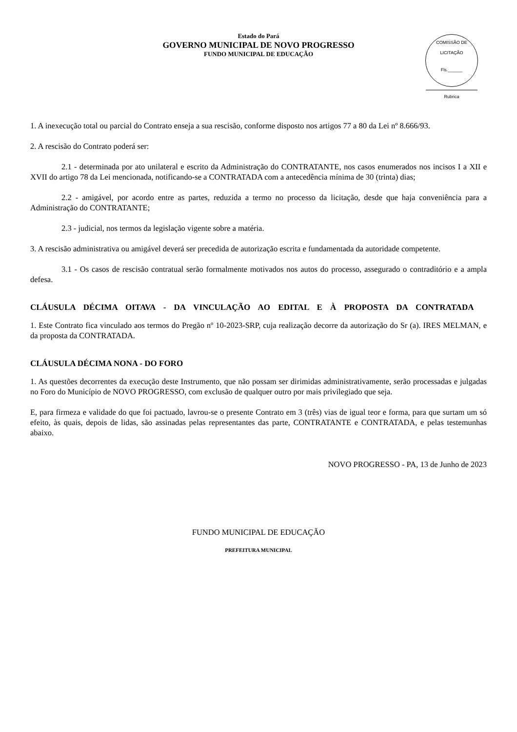Estado do Pará
GOVERNO MUNICIPAL DE NOVO PROGRESSO
FUNDO MUNICIPAL DE EDUCAÇÃO
COMISSÃO DE LICITAÇÃO
Fls.______
Rubrica
1. A inexecução total ou parcial do Contrato enseja a sua rescisão, conforme disposto nos artigos 77 a 80 da Lei nº 8.666/93.
2. A rescisão do Contrato poderá ser:
2.1 - determinada por ato unilateral e escrito da Administração do CONTRATANTE, nos casos enumerados nos incisos I a XII e XVII do artigo 78 da Lei mencionada, notificando-se a CONTRATADA com a antecedência mínima de 30 (trinta) dias;
2.2 - amigável, por acordo entre as partes, reduzida a termo no processo da licitação, desde que haja conveniência para a Administração do CONTRATANTE;
2.3 - judicial, nos termos da legislação vigente sobre a matéria.
3. A rescisão administrativa ou amigável deverá ser precedida de autorização escrita e fundamentada da autoridade competente.
3.1 - Os casos de rescisão contratual serão formalmente motivados nos autos do processo, assegurado o contraditório e a ampla defesa.
CLÁUSULA DÉCIMA OITAVA - DA VINCULAÇÃO AO EDITAL E À PROPOSTA DA CONTRATADA
1. Este Contrato fica vinculado aos termos do Pregão nº 10-2023-SRP, cuja realização decorre da autorização do Sr (a). IRES MELMAN, e da proposta da CONTRATADA.
CLÁUSULA DÉCIMA NONA - DO FORO
1. As questões decorrentes da execução deste Instrumento, que não possam ser dirimidas administrativamente, serão processadas e julgadas no Foro do Município de NOVO PROGRESSO, com exclusão de qualquer outro por mais privilegiado que seja.
E, para firmeza e validade do que foi pactuado, lavrou-se o presente Contrato em 3 (três) vias de igual teor e forma, para que surtam um só efeito, às quais, depois de lidas, são assinadas pelas representantes das parte, CONTRATANTE e CONTRATADA, e pelas testemunhas abaixo.
NOVO PROGRESSO - PA, 13 de Junho de 2023
FUNDO MUNICIPAL DE EDUCAÇÃO
PREFEITURA MUNICIPAL